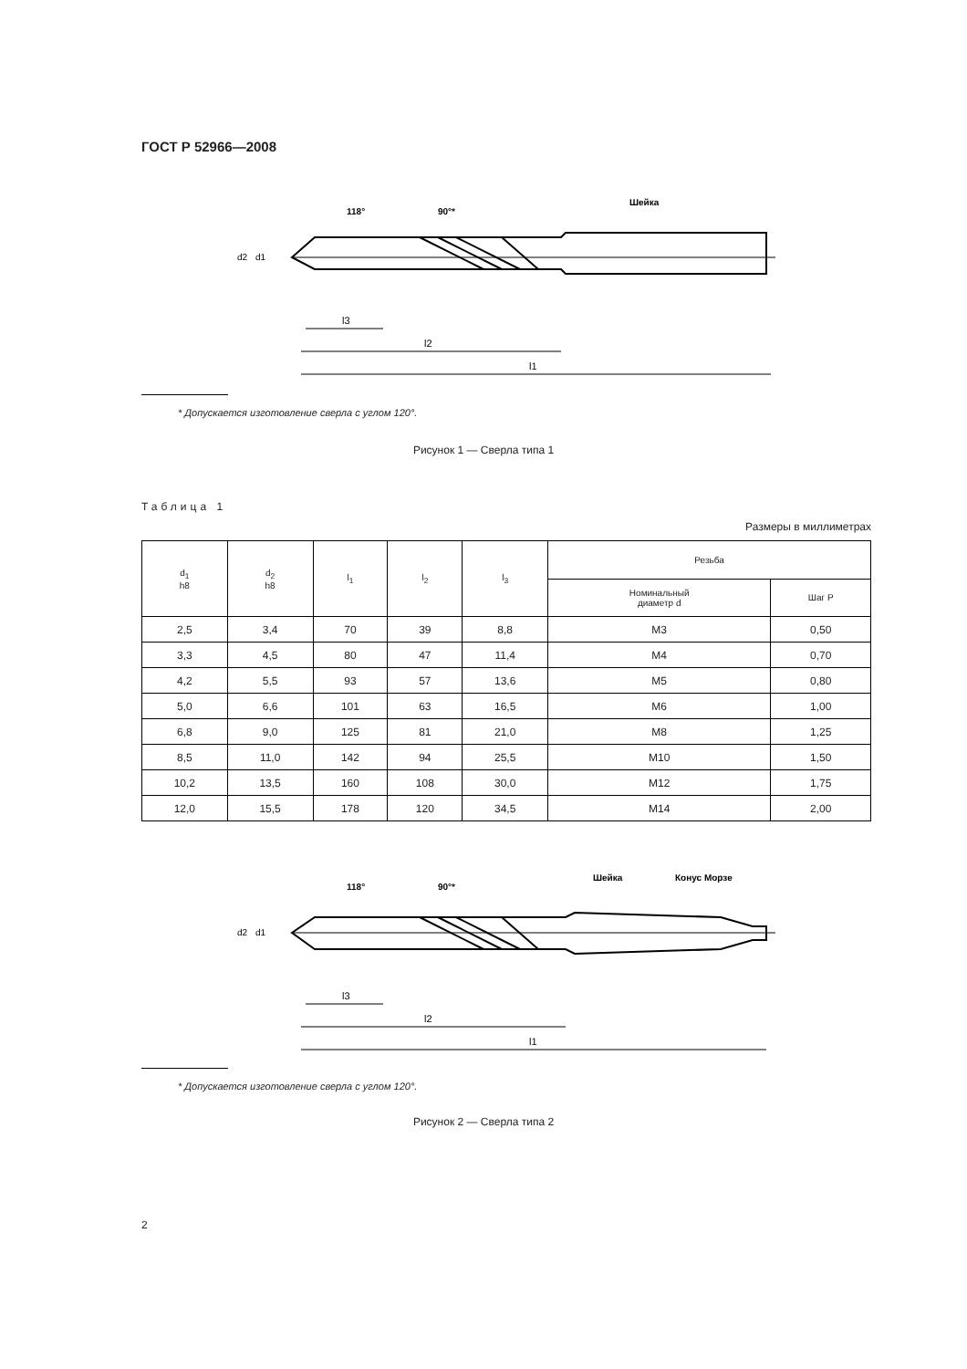ГОСТ Р 52966—2008
118°
90°*
Шейка
l3
l2
l1
d2
d1
* Допускается изготовление сверла с углом 120°.
Рисунок 1 — Сверла типа 1
Таблица 1
Размеры в миллиметрах
| d<sub>1</sub> h8 | d<sub>2</sub> h8 | l<sub>1</sub> | l<sub>2</sub> | l<sub>3</sub> | Резьба | |
| --- | --- | --- | --- | --- | --- | --- |
| | | | | | Номинальный диаметр d | Шаг P |
| 2,5 | 3,4 | 70 | 39 | 8,8 | M3 | 0,50 |
| 3,3 | 4,5 | 80 | 47 | 11,4 | M4 | 0,70 |
| 4,2 | 5,5 | 93 | 57 | 13,6 | M5 | 0,80 |
| 5,0 | 6,6 | 101 | 63 | 16,5 | M6 | 1,00 |
| 6,8 | 9,0 | 125 | 81 | 21,0 | M8 | 1,25 |
| 8,5 | 11,0 | 142 | 94 | 25,5 | M10 | 1,50 |
| 10,2 | 13,5 | 160 | 108 | 30,0 | M12 | 1,75 |
| 12,0 | 15,5 | 178 | 120 | 34,5 | M14 | 2,00 |
118°
90°*
Шейка
Конус Морзе
l3
l2
l1
d2
d1
* Допускается изготовление сверла с углом 120°.
Рисунок 2 — Сверла типа 2
2